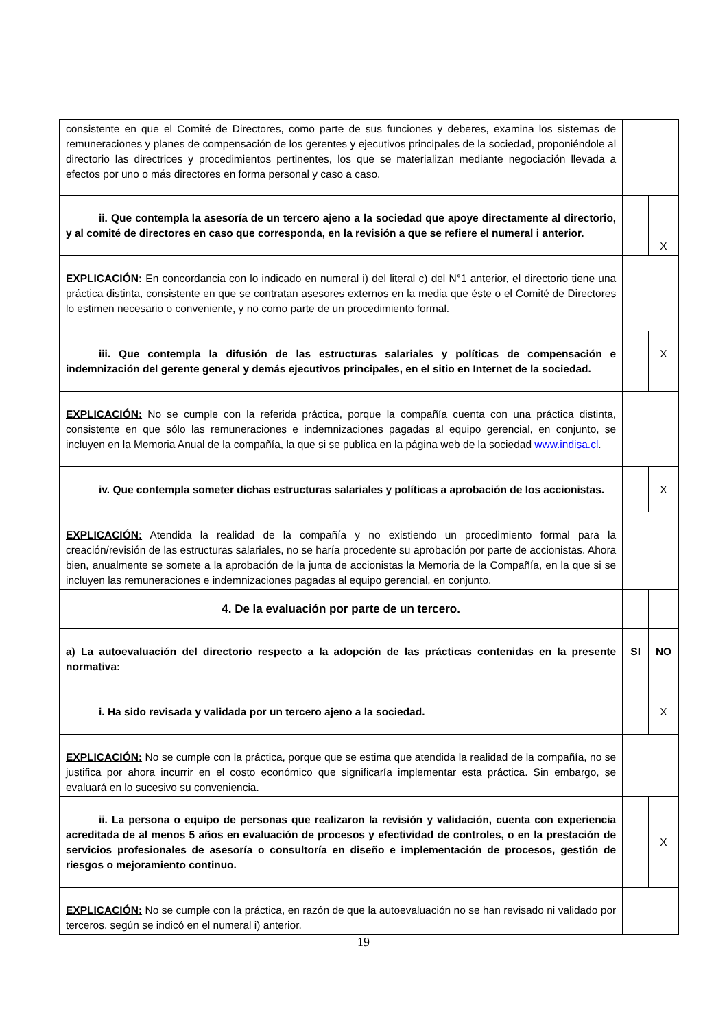| consistente en que el Comité de Directores, como parte de sus funciones y deberes, examina los sistemas de remuneraciones y planes de compensación de los gerentes y ejecutivos principales de la sociedad, proponiéndole al directorio las directrices y procedimientos pertinentes, los que se materializan mediante negociación llevada a efectos por uno o más directores en forma personal y caso a caso. | | |
| ii. Que contempla la asesoría de un tercero ajeno a la sociedad que apoye directamente al directorio, y al comité de directores en caso que corresponda, en la revisión a que se refiere el numeral i anterior. | | X |
| EXPLICACIÓN: En concordancia con lo indicado en numeral i) del literal c) del N°1 anterior, el directorio tiene una práctica distinta, consistente en que se contratan asesores externos en la media que éste o el Comité de Directores lo estimen necesario o conveniente, y no como parte de un procedimiento formal. | | |
| iii. Que contempla la difusión de las estructuras salariales y políticas de compensación e indemnización del gerente general y demás ejecutivos principales, en el sitio en Internet de la sociedad. | | X |
| EXPLICACIÓN: No se cumple con la referida práctica, porque la compañía cuenta con una práctica distinta, consistente en que sólo las remuneraciones e indemnizaciones pagadas al equipo gerencial, en conjunto, se incluyen en la Memoria Anual de la compañía, la que si se publica en la página web de la sociedad www.indisa.cl . | | |
| iv. Que contempla someter dichas estructuras salariales y políticas a aprobación de los accionistas. | | X |
| EXPLICACIÓN: Atendida la realidad de la compañía y no existiendo un procedimiento formal para la creación/revisión de las estructuras salariales, no se haría procedente su aprobación por parte de accionistas. Ahora bien, anualmente se somete a la aprobación de la junta de accionistas la Memoria de la Compañía, en la que si se incluyen las remuneraciones e indemnizaciones pagadas al equipo gerencial, en conjunto. | | |
| 4. De la evaluación por parte de un tercero. | | |
| a) La autoevaluación del directorio respecto a la adopción de las prácticas contenidas en la presente normativa: | SI | NO |
| i. Ha sido revisada y validada por un tercero ajeno a la sociedad. | | X |
| EXPLICACIÓN: No se cumple con la práctica, porque que se estima que atendida la realidad de la compañía, no se justifica por ahora incurrir en el costo económico que significaría implementar esta práctica. Sin embargo, se evaluará en lo sucesivo su conveniencia. | | |
| ii. La persona o equipo de personas que realizaron la revisión y validación, cuenta con experiencia acreditada de al menos 5 años en evaluación de procesos y efectividad de controles, o en la prestación de servicios profesionales de asesoría o consultoría en diseño e implementación de procesos, gestión de riesgos o mejoramiento continuo. | | X |
| EXPLICACIÓN: No se cumple con la práctica, en razón de que la autoevaluación no se han revisado ni validado por terceros, según se indicó en el numeral i) anterior. | | |
19